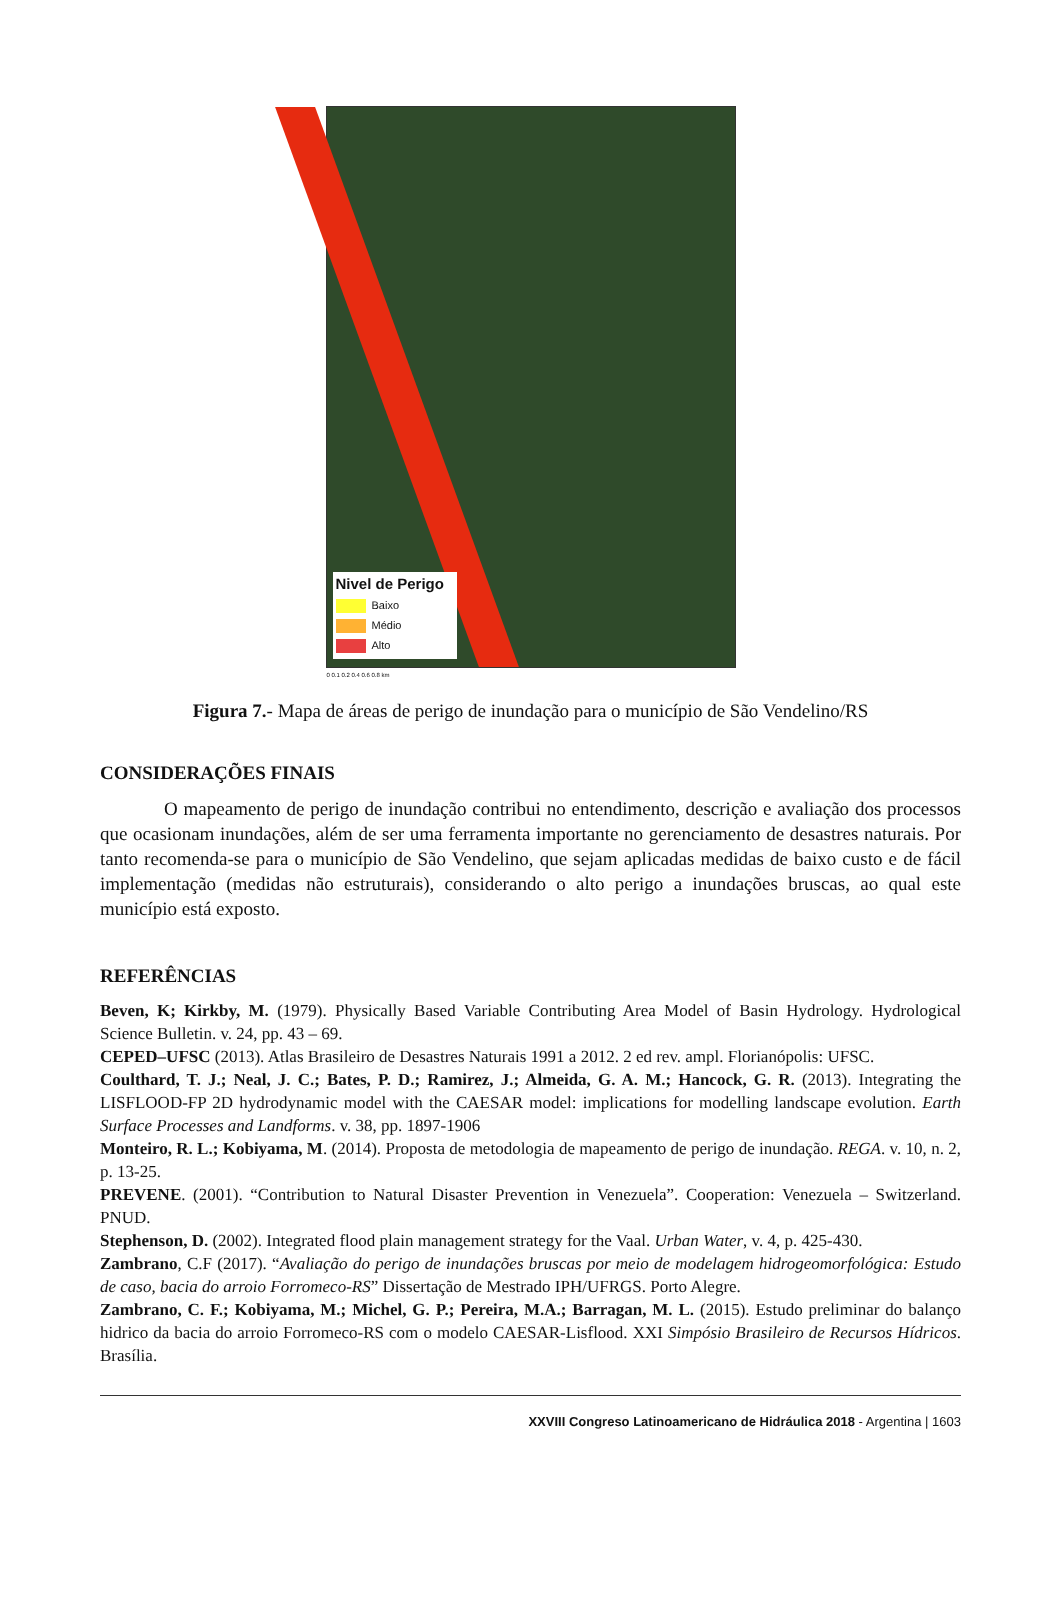Nivel de Perigo
Baixo
Médio
Alto
0 0.1 0.2 0.4 0.6 0.8 km
Figura 7.- Mapa de áreas de perigo de inundação para o município de São Vendelino/RS
CONSIDERAÇÕES FINAIS
O mapeamento de perigo de inundação contribui no entendimento, descrição e avaliação dos processos que ocasionam inundações, além de ser uma ferramenta importante no gerenciamento de desastres naturais. Por tanto recomenda-se para o município de São Vendelino, que sejam aplicadas medidas de baixo custo e de fácil implementação (medidas não estruturais), considerando o alto perigo a inundações bruscas, ao qual este município está exposto.
REFERÊNCIAS
Beven, K; Kirkby, M. (1979). Physically Based Variable Contributing Area Model of Basin Hydrology. Hydrological Science Bulletin. v. 24, pp. 43 – 69.
CEPED–UFSC (2013). Atlas Brasileiro de Desastres Naturais 1991 a 2012. 2 ed rev. ampl. Florianópolis: UFSC.
Coulthard, T. J.; Neal, J. C.; Bates, P. D.; Ramirez, J.; Almeida, G. A. M.; Hancock, G. R. (2013). Integrating the LISFLOOD-FP 2D hydrodynamic model with the CAESAR model: implications for modelling landscape evolution. Earth Surface Processes and Landforms. v. 38, pp. 1897-1906
Monteiro, R. L.; Kobiyama, M. (2014). Proposta de metodologia de mapeamento de perigo de inundação. REGA. v. 10, n. 2, p. 13-25.
PREVENE. (2001). “Contribution to Natural Disaster Prevention in Venezuela”. Cooperation: Venezuela – Switzerland. PNUD.
Stephenson, D. (2002). Integrated flood plain management strategy for the Vaal. Urban Water, v. 4, p. 425-430.
Zambrano, C.F (2017). “Avaliação do perigo de inundações bruscas por meio de modelagem hidrogeomorfológica: Estudo de caso, bacia do arroio Forromeco-RS” Dissertação de Mestrado IPH/UFRGS. Porto Alegre.
Zambrano, C. F.; Kobiyama, M.; Michel, G. P.; Pereira, M.A.; Barragan, M. L. (2015). Estudo preliminar do balanço hidrico da bacia do arroio Forromeco-RS com o modelo CAESAR-Lisflood. XXI Simpósio Brasileiro de Recursos Hídricos. Brasília.
XXVIII Congreso Latinoamericano de Hidráulica 2018 - Argentina | 1603